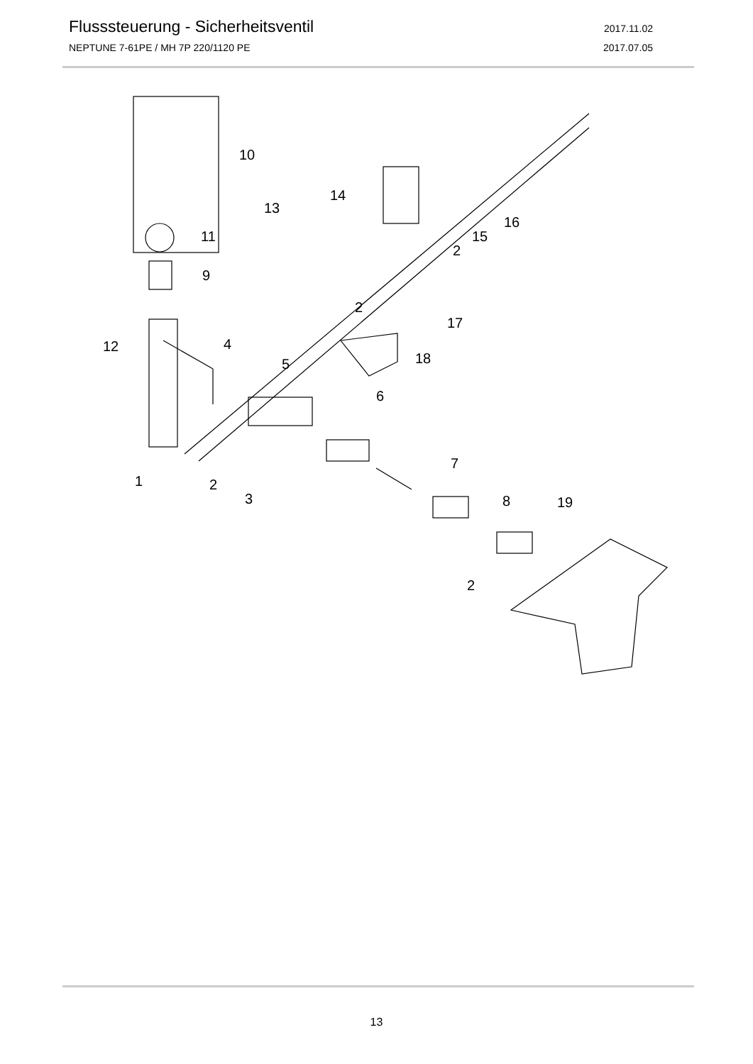Flusssteuerung - Sicherheitsventil 2017.11.02
NEPTUNE 7-61PE / MH 7P 220/1120 PE 2017.07.05
10
14
13
16
15
2
11
9
2
17
12
4
5
18
6
7
1
2
3
8
19
2
13